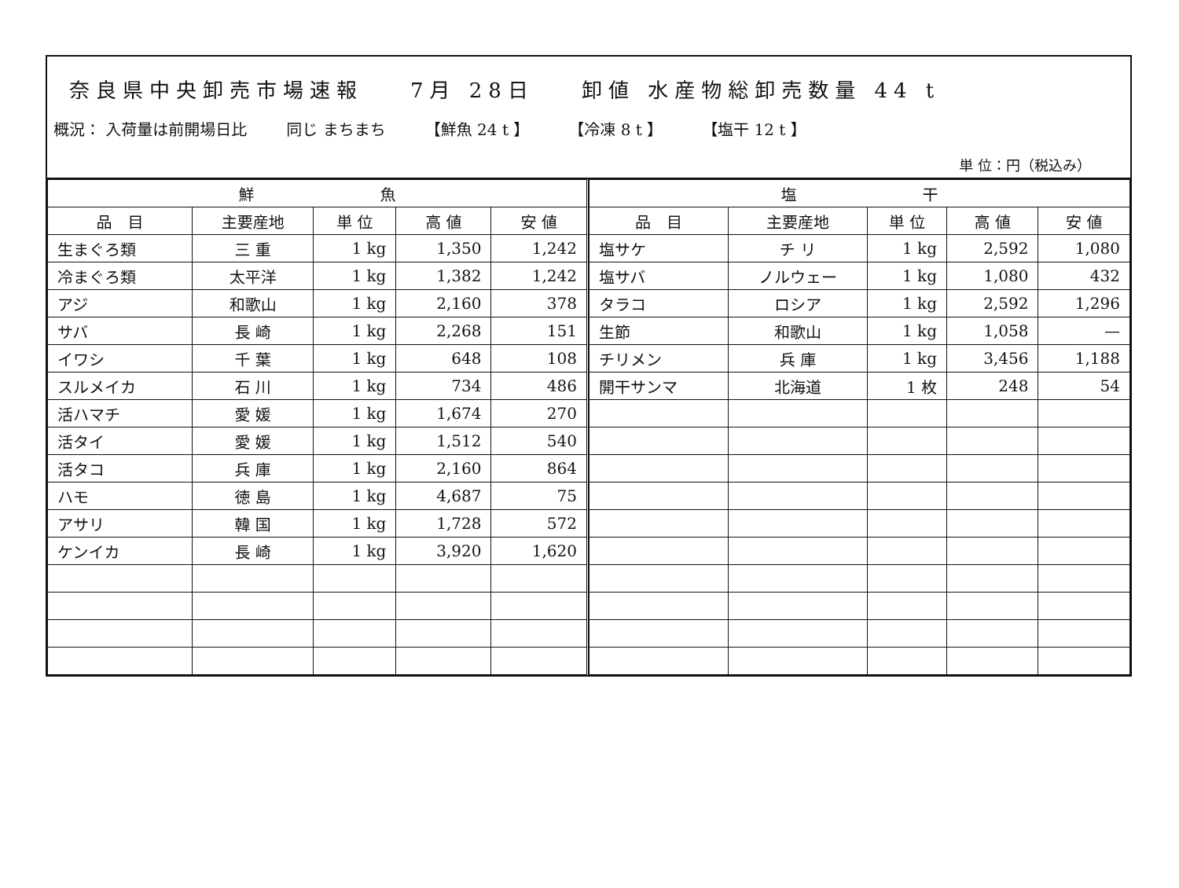奈良県中央卸売市場速報 7月 28日 卸値 水産物総卸売数量 44 t
概況： 入荷量は前開場日比 同じ まちまち 【鮮魚 24 t 】 【冷凍 8 t 】 【塩干 12 t 】
単 位：円（税込み）
| 鮮 魚 | | | | |
| --- | --- | --- | --- | --- |
| 品 目 | 主要産地 | 単 位 | 高 値 | 安 値 |
| 生まぐろ類 | 三 重 | 1 kg | 1,350 | 1,242 |
| 冷まぐろ類 | 太平洋 | 1 kg | 1,382 | 1,242 |
| アジ | 和歌山 | 1 kg | 2,160 | 378 |
| サバ | 長 崎 | 1 kg | 2,268 | 151 |
| イワシ | 千 葉 | 1 kg | 648 | 108 |
| スルメイカ | 石 川 | 1 kg | 734 | 486 |
| 活ハマチ | 愛 媛 | 1 kg | 1,674 | 270 |
| 活タイ | 愛 媛 | 1 kg | 1,512 | 540 |
| 活タコ | 兵 庫 | 1 kg | 2,160 | 864 |
| ハモ | 徳 島 | 1 kg | 4,687 | 75 |
| アサリ | 韓 国 | 1 kg | 1,728 | 572 |
| ケンイカ | 長 崎 | 1 kg | 3,920 | 1,620 |
| 塩 干 | | | | |
| --- | --- | --- | --- | --- |
| 品 目 | 主要産地 | 単 位 | 高 値 | 安 値 |
| 塩サケ | チ リ | 1 kg | 2,592 | 1,080 |
| 塩サバ | ノルウェー | 1 kg | 1,080 | 432 |
| タラコ | ロシア | 1 kg | 2,592 | 1,296 |
| 生節 | 和歌山 | 1 kg | 1,058 | — |
| チリメン | 兵 庫 | 1 kg | 3,456 | 1,188 |
| 開干サンマ | 北海道 | 1 枚 | 248 | 54 |